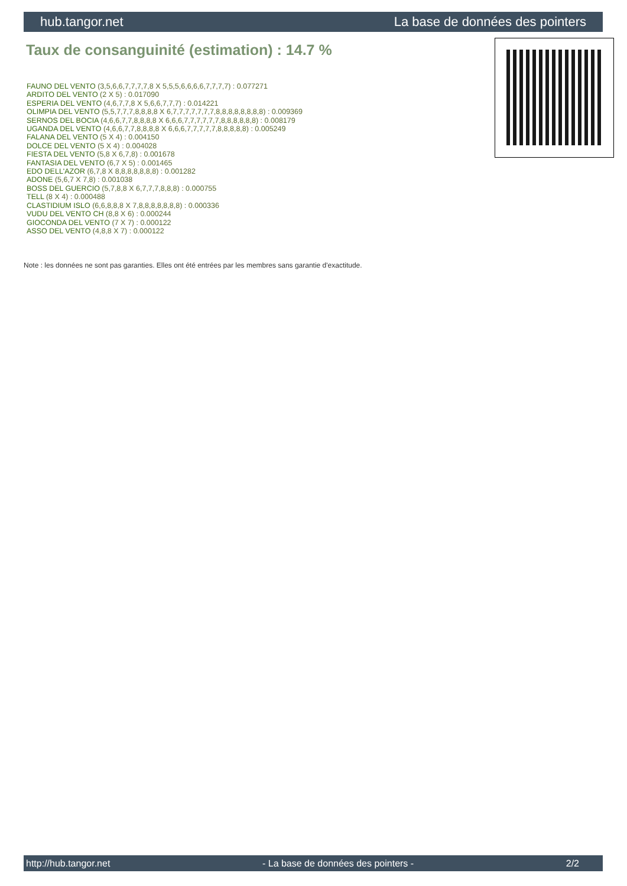hub.tangor.net La base de données des pointers
Taux de consanguinité (estimation) : 14.7 %
FAUNO DEL VENTO (3,5,6,6,7,7,7,7,8 X 5,5,5,6,6,6,6,7,7,7,7) : 0.077271
ARDITO DEL VENTO (2 X 5) : 0.017090
ESPERIA DEL VENTO (4,6,7,7,8 X 5,6,6,7,7,7) : 0.014221
OLIMPIA DEL VENTO (5,5,7,7,7,8,8,8,8 X 6,7,7,7,7,7,7,7,8,8,8,8,8,8,8,8) : 0.009369
SERNOS DEL BOCIA (4,6,6,7,7,8,8,8,8 X 6,6,6,7,7,7,7,7,7,8,8,8,8,8,8) : 0.008179
UGANDA DEL VENTO (4,6,6,7,7,8,8,8,8 X 6,6,6,7,7,7,7,7,8,8,8,8,8) : 0.005249
FALANA DEL VENTO (5 X 4) : 0.004150
DOLCE DEL VENTO (5 X 4) : 0.004028
FIESTA DEL VENTO (5,8 X 6,7,8) : 0.001678
FANTASIA DEL VENTO (6,7 X 5) : 0.001465
EDO DELL'AZOR (6,7,8 X 8,8,8,8,8,8,8) : 0.001282
ADONE (5,6,7 X 7,8) : 0.001038
BOSS DEL GUERCIO (5,7,8,8 X 6,7,7,7,8,8,8) : 0.000755
TELL (8 X 4) : 0.000488
CLASTIDIUM ISLO (6,6,8,8,8 X 7,8,8,8,8,8,8,8) : 0.000336
VUDU DEL VENTO CH (8,8 X 6) : 0.000244
GIOCONDA DEL VENTO (7 X 7) : 0.000122
ASSO DEL VENTO (4,8,8 X 7) : 0.000122
Note : les données ne sont pas garanties. Elles ont été entrées par les membres sans garantie d'exactitude.
http://hub.tangor.net - La base de données des pointers - 2/2